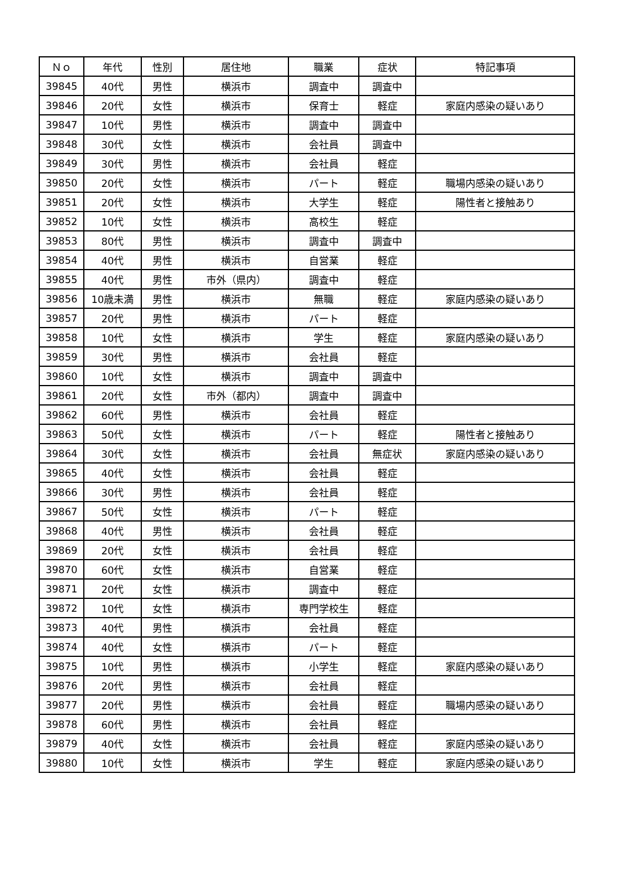| Ｎｏ | 年代 | 性別 | 居住地 | 職業 | 症状 | 特記事項 |
| --- | --- | --- | --- | --- | --- | --- |
| 39845 | 40代 | 男性 | 横浜市 | 調査中 | 調査中 | |
| 39846 | 20代 | 女性 | 横浜市 | 保育士 | 軽症 | 家庭内感染の疑いあり |
| 39847 | 10代 | 男性 | 横浜市 | 調査中 | 調査中 | |
| 39848 | 30代 | 女性 | 横浜市 | 会社員 | 調査中 | |
| 39849 | 30代 | 男性 | 横浜市 | 会社員 | 軽症 | |
| 39850 | 20代 | 女性 | 横浜市 | パート | 軽症 | 職場内感染の疑いあり |
| 39851 | 20代 | 女性 | 横浜市 | 大学生 | 軽症 | 陽性者と接触あり |
| 39852 | 10代 | 女性 | 横浜市 | 高校生 | 軽症 | |
| 39853 | 80代 | 男性 | 横浜市 | 調査中 | 調査中 | |
| 39854 | 40代 | 男性 | 横浜市 | 自営業 | 軽症 | |
| 39855 | 40代 | 男性 | 市外（県内） | 調査中 | 軽症 | |
| 39856 | 10歳未満 | 男性 | 横浜市 | 無職 | 軽症 | 家庭内感染の疑いあり |
| 39857 | 20代 | 男性 | 横浜市 | パート | 軽症 | |
| 39858 | 10代 | 女性 | 横浜市 | 学生 | 軽症 | 家庭内感染の疑いあり |
| 39859 | 30代 | 男性 | 横浜市 | 会社員 | 軽症 | |
| 39860 | 10代 | 女性 | 横浜市 | 調査中 | 調査中 | |
| 39861 | 20代 | 女性 | 市外（都内） | 調査中 | 調査中 | |
| 39862 | 60代 | 男性 | 横浜市 | 会社員 | 軽症 | |
| 39863 | 50代 | 女性 | 横浜市 | パート | 軽症 | 陽性者と接触あり |
| 39864 | 30代 | 女性 | 横浜市 | 会社員 | 無症状 | 家庭内感染の疑いあり |
| 39865 | 40代 | 女性 | 横浜市 | 会社員 | 軽症 | |
| 39866 | 30代 | 男性 | 横浜市 | 会社員 | 軽症 | |
| 39867 | 50代 | 女性 | 横浜市 | パート | 軽症 | |
| 39868 | 40代 | 男性 | 横浜市 | 会社員 | 軽症 | |
| 39869 | 20代 | 女性 | 横浜市 | 会社員 | 軽症 | |
| 39870 | 60代 | 女性 | 横浜市 | 自営業 | 軽症 | |
| 39871 | 20代 | 女性 | 横浜市 | 調査中 | 軽症 | |
| 39872 | 10代 | 女性 | 横浜市 | 専門学校生 | 軽症 | |
| 39873 | 40代 | 男性 | 横浜市 | 会社員 | 軽症 | |
| 39874 | 40代 | 女性 | 横浜市 | パート | 軽症 | |
| 39875 | 10代 | 男性 | 横浜市 | 小学生 | 軽症 | 家庭内感染の疑いあり |
| 39876 | 20代 | 男性 | 横浜市 | 会社員 | 軽症 | |
| 39877 | 20代 | 男性 | 横浜市 | 会社員 | 軽症 | 職場内感染の疑いあり |
| 39878 | 60代 | 男性 | 横浜市 | 会社員 | 軽症 | |
| 39879 | 40代 | 女性 | 横浜市 | 会社員 | 軽症 | 家庭内感染の疑いあり |
| 39880 | 10代 | 女性 | 横浜市 | 学生 | 軽症 | 家庭内感染の疑いあり |